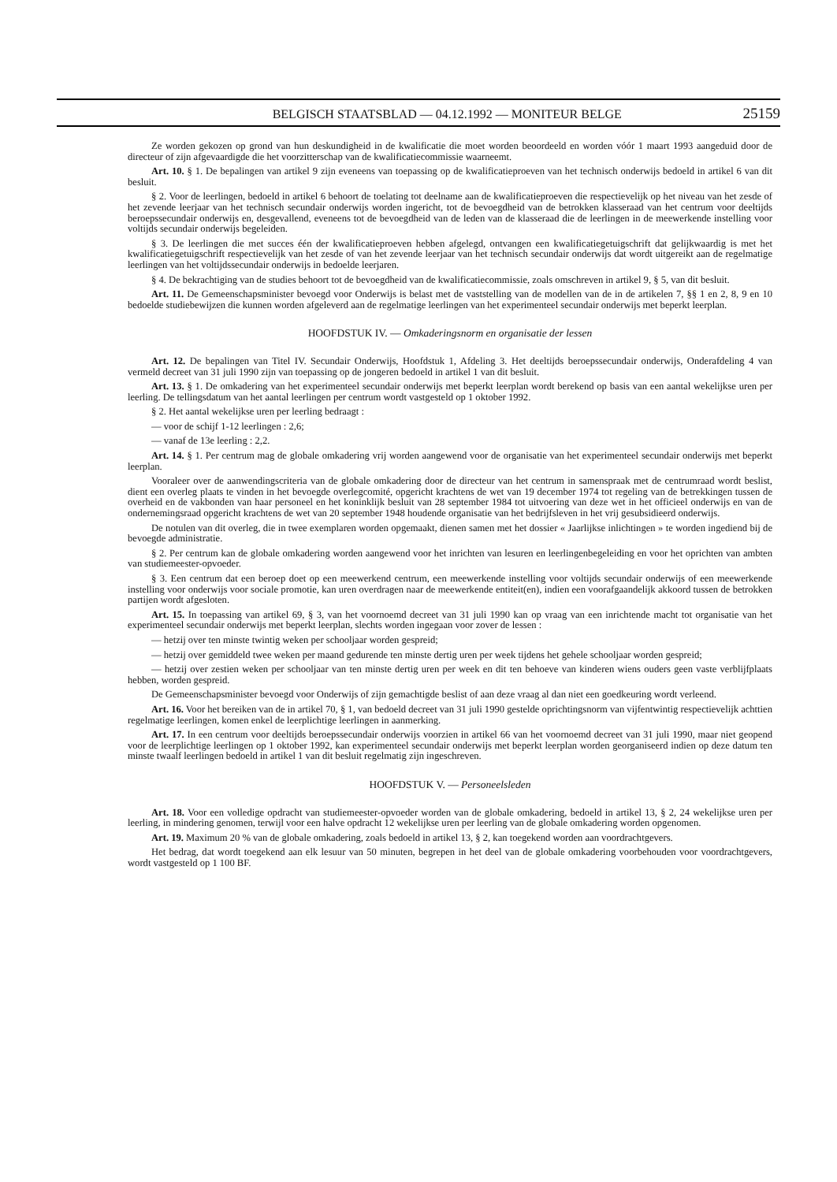BELGISCH STAATSBLAD — 04.12.1992 — MONITEUR BELGE 25159
Ze worden gekozen op grond van hun deskundigheid in de kwalificatie die moet worden beoordeeld en worden vóór 1 maart 1993 aangeduid door de directeur of zijn afgevaardigde die het voorzitterschap van de kwalificatiecommissie waarneemt.
Art. 10. § 1. De bepalingen van artikel 9 zijn eveneens van toepassing op de kwalificatieproeven van het technisch onderwijs bedoeld in artikel 6 van dit besluit.
§ 2. Voor de leerlingen, bedoeld in artikel 6 behoort de toelating tot deelname aan de kwalificatieproeven die respectievelijk op het niveau van het zesde of het zevende leerjaar van het technisch secundair onderwijs worden ingericht, tot de bevoegdheid van de betrokken klasseraad van het centrum voor deeltijds beroepssecundair onderwijs en, desgevallend, eveneens tot de bevoegdheid van de leden van de klasseraad die de leerlingen in de meewerkende instelling voor voltijds secundair onderwijs begeleiden.
§ 3. De leerlingen die met succes één der kwalificatieproeven hebben afgelegd, ontvangen een kwalificatiegetuigschrift dat gelijkwaardig is met het kwalificatiegetuigschrift respectievelijk van het zesde of van het zevende leerjaar van het technisch secundair onderwijs dat wordt uitgereikt aan de regelmatige leerlingen van het voltijdssecundair onderwijs in bedoelde leerjaren.
§ 4. De bekrachtiging van de studies behoort tot de bevoegdheid van de kwalificatiecommissie, zoals omschreven in artikel 9, § 5, van dit besluit.
Art. 11. De Gemeenschapsminister bevoegd voor Onderwijs is belast met de vaststelling van de modellen van de in de artikelen 7, §§ 1 en 2, 8, 9 en 10 bedoelde studiebewijzen die kunnen worden afgeleverd aan de regelmatige leerlingen van het experimenteel secundair onderwijs met beperkt leerplan.
HOOFDSTUK IV. — Omkaderingsnorm en organisatie der lessen
Art. 12. De bepalingen van Titel IV. Secundair Onderwijs, Hoofdstuk 1, Afdeling 3. Het deeltijds beroepssecundair onderwijs, Onderafdeling 4 van vermeld decreet van 31 juli 1990 zijn van toepassing op de jongeren bedoeld in artikel 1 van dit besluit.
Art. 13. § 1. De omkadering van het experimenteel secundair onderwijs met beperkt leerplan wordt berekend op basis van een aantal wekelijkse uren per leerling. De tellingsdatum van het aantal leerlingen per centrum wordt vastgesteld op 1 oktober 1992.
§ 2. Het aantal wekelijkse uren per leerling bedraagt :
— voor de schijf 1-12 leerlingen : 2,6;
— vanaf de 13e leerling : 2,2.
Art. 14. § 1. Per centrum mag de globale omkadering vrij worden aangewend voor de organisatie van het experimenteel secundair onderwijs met beperkt leerplan.
Vooraleer over de aanwendingscriteria van de globale omkadering door de directeur van het centrum in samenspraak met de centrumraad wordt beslist, dient een overleg plaats te vinden in het bevoegde overlegcomité, opgericht krachtens de wet van 19 december 1974 tot regeling van de betrekkingen tussen de overheid en de vakbonden van haar personeel en het koninklijk besluit van 28 september 1984 tot uitvoering van deze wet in het officieel onderwijs en van de ondernemingsraad opgericht krachtens de wet van 20 september 1948 houdende organisatie van het bedrijfsleven in het vrij gesubsidieerd onderwijs.
De notulen van dit overleg, die in twee exemplaren worden opgemaakt, dienen samen met het dossier « Jaarlijkse inlichtingen » te worden ingediend bij de bevoegde administratie.
§ 2. Per centrum kan de globale omkadering worden aangewend voor het inrichten van lesuren en leerlingenbegeleiding en voor het oprichten van ambten van studiemeester-opvoeder.
§ 3. Een centrum dat een beroep doet op een meewerkend centrum, een meewerkende instelling voor voltijds secundair onderwijs of een meewerkende instelling voor onderwijs voor sociale promotie, kan uren overdragen naar de meewerkende entiteit(en), indien een voorafgaandelijk akkoord tussen de betrokken partijen wordt afgesloten.
Art. 15. In toepassing van artikel 69, § 3, van het voornoemd decreet van 31 juli 1990 kan op vraag van een inrichtende macht tot organisatie van het experimenteel secundair onderwijs met beperkt leerplan, slechts worden ingegaan voor zover de lessen :
— hetzij over ten minste twintig weken per schooljaar worden gespreid;
— hetzij over gemiddeld twee weken per maand gedurende ten minste dertig uren per week tijdens het gehele schooljaar worden gespreid;
— hetzij over zestien weken per schooljaar van ten minste dertig uren per week en dit ten behoeve van kinderen wiens ouders geen vaste verblijfplaats hebben, worden gespreid.
De Gemeenschapsminister bevoegd voor Onderwijs of zijn gemachtigde beslist of aan deze vraag al dan niet een goedkeuring wordt verleend.
Art. 16. Voor het bereiken van de in artikel 70, § 1, van bedoeld decreet van 31 juli 1990 gestelde oprichtingsnorm van vijfentwintig respectievelijk achttien regelmatige leerlingen, komen enkel de leerplichtige leerlingen in aanmerking.
Art. 17. In een centrum voor deeltijds beroepssecundair onderwijs voorzien in artikel 66 van het voornoemd decreet van 31 juli 1990, maar niet geopend voor de leerplichtige leerlingen op 1 oktober 1992, kan experimenteel secundair onderwijs met beperkt leerplan worden georganiseerd indien op deze datum ten minste twaalf leerlingen bedoeld in artikel 1 van dit besluit regelmatig zijn ingeschreven.
HOOFDSTUK V. — Personeelsleden
Art. 18. Voor een volledige opdracht van studiemeester-opvoeder worden van de globale omkadering, bedoeld in artikel 13, § 2, 24 wekelijkse uren per leerling, in mindering genomen, terwijl voor een halve opdracht 12 wekelijkse uren per leerling van de globale omkadering worden opgenomen.
Art. 19. Maximum 20 % van de globale omkadering, zoals bedoeld in artikel 13, § 2, kan toegekend worden aan voordrachtgevers.
Het bedrag, dat wordt toegekend aan elk lesuur van 50 minuten, begrepen in het deel van de globale omkadering voorbehouden voor voordrachtgevers, wordt vastgesteld op 1 100 BF.